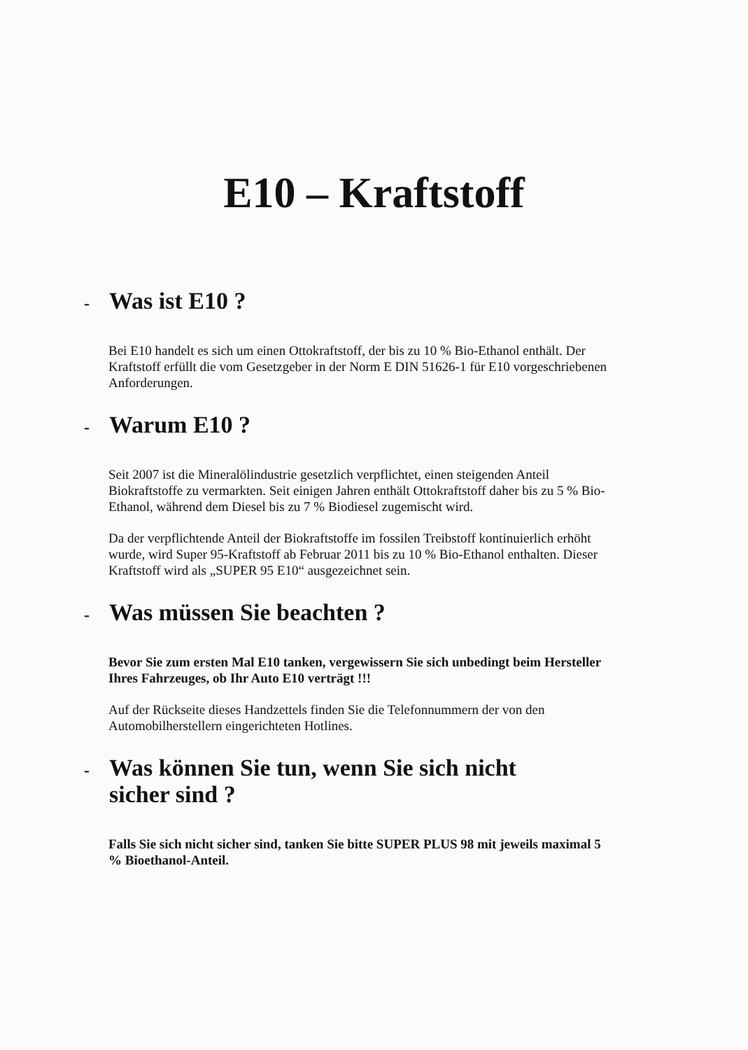E10 – Kraftstoff
- Was ist E10 ?
Bei E10 handelt es sich um einen Ottokraftstoff, der bis zu 10 % Bio-Ethanol enthält. Der Kraftstoff erfüllt die vom Gesetzgeber in der Norm E DIN 51626-1 für E10 vorgeschriebenen Anforderungen.
- Warum E10 ?
Seit 2007 ist die Mineralölindustrie gesetzlich verpflichtet, einen steigenden Anteil Biokraftstoffe zu vermarkten. Seit einigen Jahren enthält Ottokraftstoff daher bis zu 5 % Bio-Ethanol, während dem Diesel bis zu 7 % Biodiesel zugemischt wird.
Da der verpflichtende Anteil der Biokraftstoffe im fossilen Treibstoff kontinuierlich erhöht wurde, wird Super 95-Kraftstoff ab Februar 2011 bis zu 10 % Bio-Ethanol enthalten. Dieser Kraftstoff wird als „SUPER 95 E10“ ausgezeichnet sein.
- Was müssen Sie beachten ?
Bevor Sie zum ersten Mal E10 tanken, vergewissern Sie sich unbedingt beim Hersteller Ihres Fahrzeuges, ob Ihr Auto E10 verträgt !!!
Auf der Rückseite dieses Handzettels finden Sie die Telefonnummern der von den Automobilherstellern eingerichteten Hotlines.
- Was können Sie tun, wenn Sie sich nicht
sicher sind ?
Falls Sie sich nicht sicher sind, tanken Sie bitte SUPER PLUS 98 mit jeweils maximal 5 % Bioethanol-Anteil.